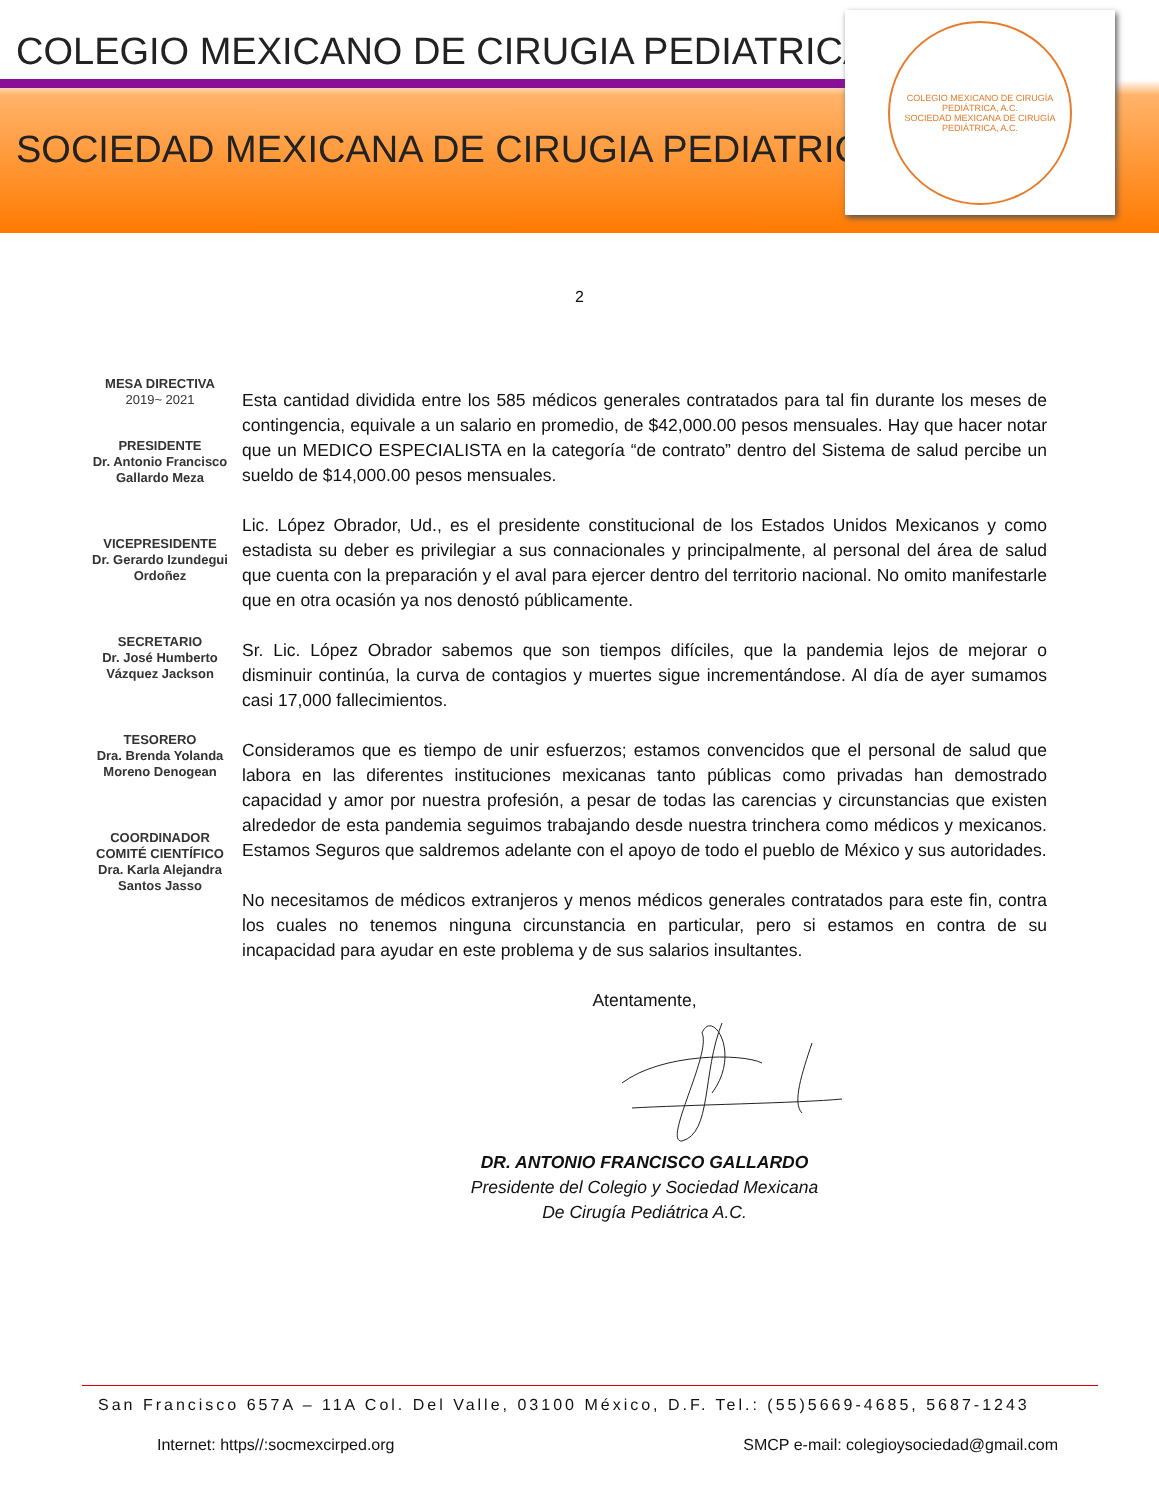COLEGIO MEXICANO DE CIRUGIA PEDIATRICA
SOCIEDAD MEXICANA DE CIRUGIA PEDIATRICA
COLEGIO MEXICANO DE CIRUGÍA PEDIÁTRICA, A.C.
SOCIEDAD MEXICANA DE CIRUGÍA PEDIÁTRICA, A.C.
2
MESA DIRECTIVA
2019~ 2021
PRESIDENTE
Dr. Antonio Francisco Gallardo Meza
VICEPRESIDENTE
Dr. Gerardo Izundegui Ordoñez
SECRETARIO
Dr. José Humberto Vázquez Jackson
TESORERO
Dra. Brenda Yolanda Moreno Denogean
COORDINADOR
COMITÉ CIENTÍFICO
Dra. Karla Alejandra Santos Jasso
Esta cantidad dividida entre los 585 médicos generales contratados para tal fin durante los meses de contingencia, equivale a un salario en promedio, de $42,000.00 pesos mensuales. Hay que hacer notar que un MEDICO ESPECIALISTA en la categoría “de contrato” dentro del Sistema de salud percibe un sueldo de $14,000.00 pesos mensuales.
Lic. López Obrador, Ud., es el presidente constitucional de los Estados Unidos Mexicanos y como estadista su deber es privilegiar a sus connacionales y principalmente, al personal del área de salud que cuenta con la preparación y el aval para ejercer dentro del territorio nacional. No omito manifestarle que en otra ocasión ya nos denostó públicamente.
Sr. Lic. López Obrador sabemos que son tiempos difíciles, que la pandemia lejos de mejorar o disminuir continúa, la curva de contagios y muertes sigue incrementándose. Al día de ayer sumamos casi 17,000 fallecimientos.
Consideramos que es tiempo de unir esfuerzos; estamos convencidos que el personal de salud que labora en las diferentes instituciones mexicanas tanto públicas como privadas han demostrado capacidad y amor por nuestra profesión, a pesar de todas las carencias y circunstancias que existen alrededor de esta pandemia seguimos trabajando desde nuestra trinchera como médicos y mexicanos. Estamos Seguros que saldremos adelante con el apoyo de todo el pueblo de México y sus autoridades.
No necesitamos de médicos extranjeros y menos médicos generales contratados para este fin, contra los cuales no tenemos ninguna circunstancia en particular, pero si estamos en contra de su incapacidad para ayudar en este problema y de sus salarios insultantes.
Atentamente,
DR. ANTONIO FRANCISCO GALLARDO
Presidente del Colegio y Sociedad Mexicana
De Cirugía Pediátrica A.C.
San Francisco 657A – 11A Col. Del Valle, 03100 México, D.F. Tel.: (55)5669-4685, 5687-1243
Internet: https//:socmexcirped.org SMCP e-mail: colegioysociedad@gmail.com